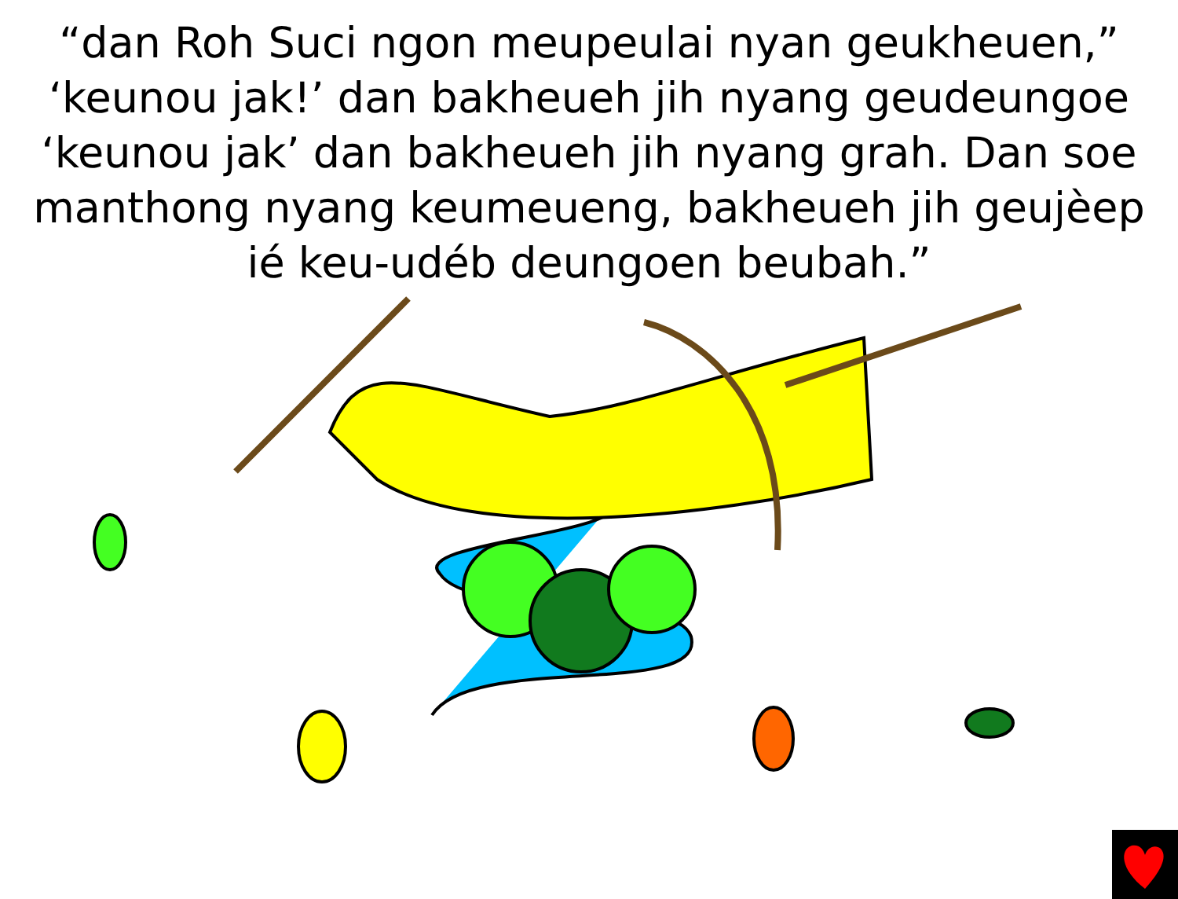“dan Roh Suci ngon meupeulai nyan geukheuen,” ‘keunou jak!’ dan bakheueh jih nyang geudeungoe ‘keunou jak’ dan bakheueh jih nyang grah. Dan soe manthong nyang keumeueng, bakheueh jih geujèep ié keu-udéb deungoen beubah.”